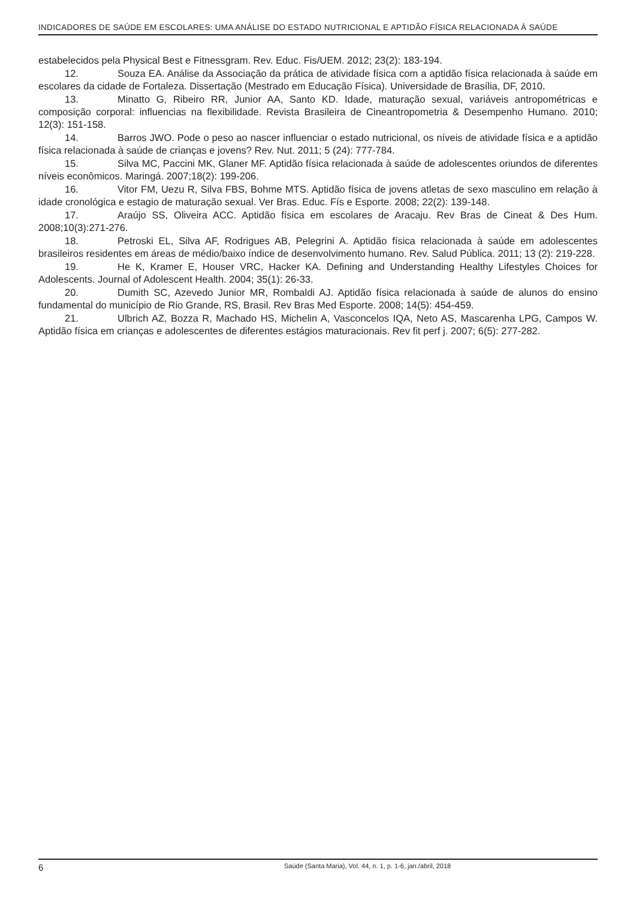INDICADORES DE SAÚDE EM ESCOLARES: UMA ANÁLISE DO ESTADO NUTRICIONAL E APTIDÃO FÍSICA RELACIONADA À SAÚDE
estabelecidos pela Physical Best e Fitnessgram. Rev. Educ. Fis/UEM. 2012; 23(2): 183-194.
12. Souza EA. Análise da Associação da prática de atividade física com a aptidão física relacionada à saúde em escolares da cidade de Fortaleza. Dissertação (Mestrado em Educação Física). Universidade de Brasília, DF, 2010.
13. Minatto G, Ribeiro RR, Junior AA, Santo KD. Idade, maturação sexual, variáveis antropométricas e composição corporal: influencias na flexibilidade. Revista Brasileira de Cineantropometria & Desempenho Humano. 2010; 12(3): 151-158.
14. Barros JWO. Pode o peso ao nascer influenciar o estado nutricional, os níveis de atividade física e a aptidão física relacionada à saúde de crianças e jovens? Rev. Nut. 2011; 5 (24): 777-784.
15. Silva MC, Paccini MK, Glaner MF. Aptidão física relacionada à saúde de adolescentes oriundos de diferentes níveis econômicos. Maringá. 2007;18(2): 199-206.
16. Vitor FM, Uezu R, Silva FBS, Bohme MTS. Aptidão física de jovens atletas de sexo masculino em relação à idade cronológica e estagio de maturação sexual. Ver Bras. Educ. Fís e Esporte. 2008; 22(2): 139-148.
17. Araújo SS, Oliveira ACC. Aptidão física em escolares de Aracaju. Rev Bras de Cineat & Des Hum. 2008;10(3):271-276.
18. Petroski EL, Silva AF, Rodrigues AB, Pelegrini A. Aptidão física relacionada à saúde em adolescentes brasileiros residentes em áreas de médio/baixo índice de desenvolvimento humano. Rev. Salud Pública. 2011; 13 (2): 219-228.
19. He K, Kramer E, Houser VRC, Hacker KA. Defining and Understanding Healthy Lifestyles Choices for Adolescents. Journal of Adolescent Health. 2004; 35(1): 26-33.
20. Dumith SC, Azevedo Junior MR, Rombaldi AJ. Aptidão física relacionada à saúde de alunos do ensino fundamental do município de Rio Grande, RS, Brasil. Rev Bras Med Esporte. 2008; 14(5): 454-459.
21. Ulbrich AZ, Bozza R, Machado HS, Michelin A, Vasconcelos IQA, Neto AS, Mascarenha LPG, Campos W. Aptidão física em crianças e adolescentes de diferentes estágios maturacionais. Rev fit perf j. 2007; 6(5): 277-282.
6 Saúde (Santa Maria), Vol. 44, n. 1, p. 1-6, jan./abril, 2018